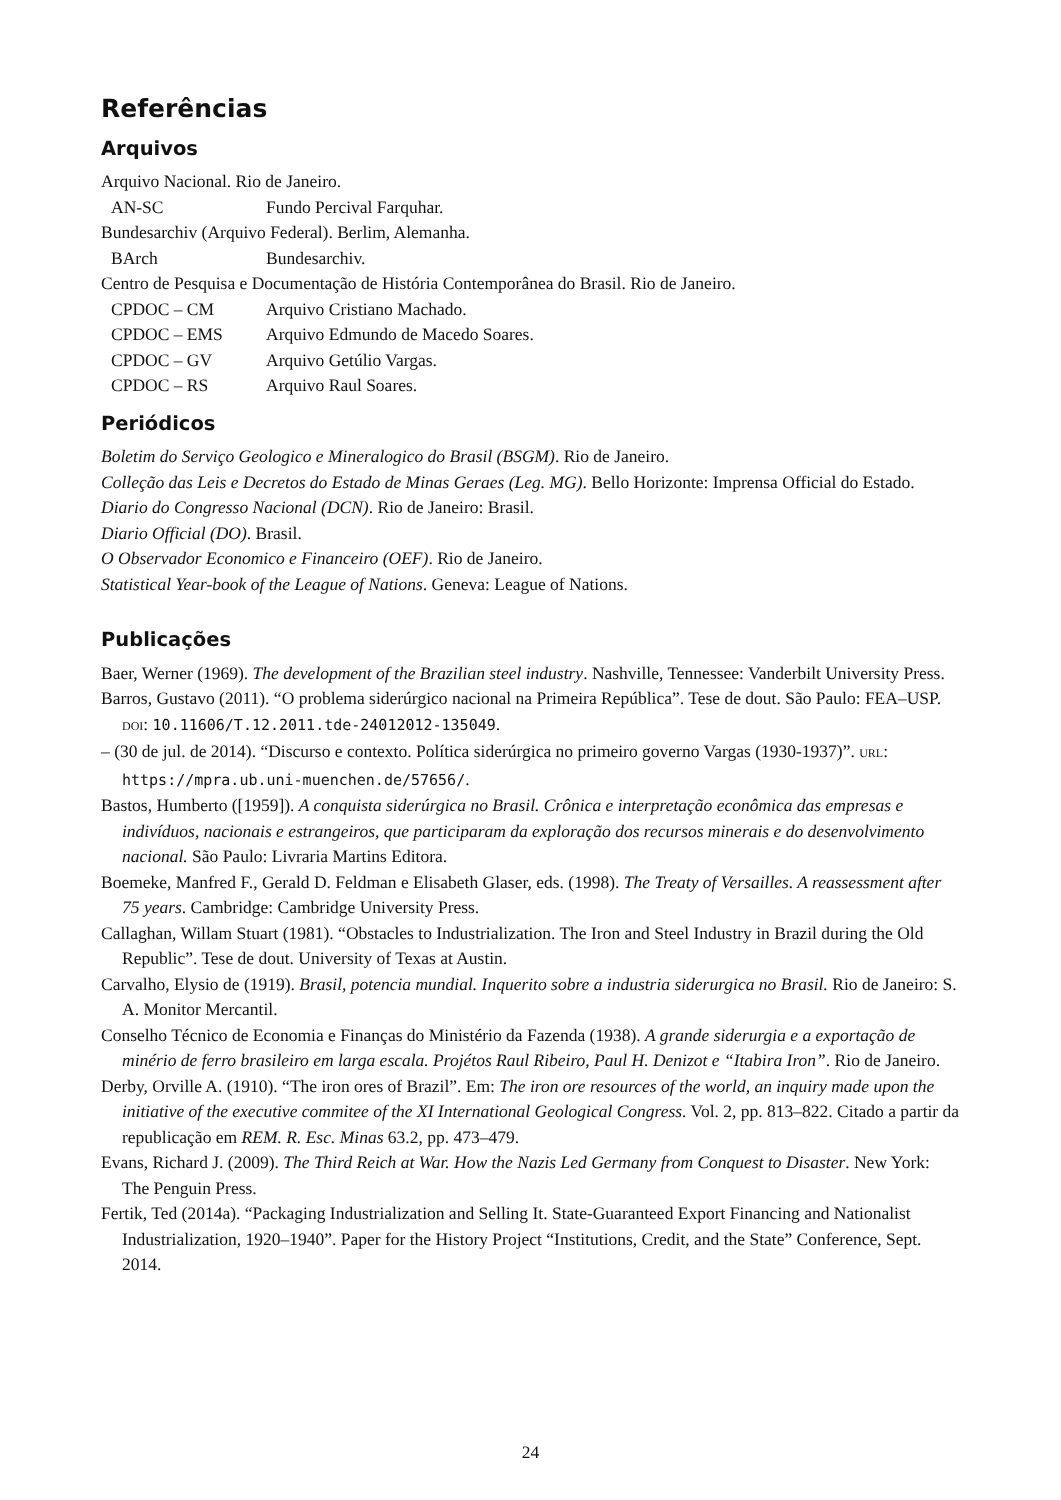Referências
Arquivos
Arquivo Nacional. Rio de Janeiro.
AN-SC Fundo Percival Farquhar.
Bundesarchiv (Arquivo Federal). Berlim, Alemanha.
BArch Bundesarchiv.
Centro de Pesquisa e Documentação de História Contemporânea do Brasil. Rio de Janeiro.
CPDOC – CM Arquivo Cristiano Machado.
CPDOC – EMS Arquivo Edmundo de Macedo Soares.
CPDOC – GV Arquivo Getúlio Vargas.
CPDOC – RS Arquivo Raul Soares.
Periódicos
Boletim do Serviço Geologico e Mineralogico do Brasil (BSGM). Rio de Janeiro.
Colleção das Leis e Decretos do Estado de Minas Geraes (Leg. MG). Bello Horizonte: Imprensa Official do Estado.
Diario do Congresso Nacional (DCN). Rio de Janeiro: Brasil.
Diario Official (DO). Brasil.
O Observador Economico e Financeiro (OEF). Rio de Janeiro.
Statistical Year-book of the League of Nations. Geneva: League of Nations.
Publicações
Baer, Werner (1969). The development of the Brazilian steel industry. Nashville, Tennessee: Vanderbilt University Press.
Barros, Gustavo (2011). “O problema siderúrgico nacional na Primeira República”. Tese de dout. São Paulo: FEA–USP. DOI: 10.11606/T.12.2011.tde-24012012-135049.
– (30 de jul. de 2014). “Discurso e contexto. Política siderúrgica no primeiro governo Vargas (1930-1937)”. URL: https://mpra.ub.uni-muenchen.de/57656/.
Bastos, Humberto ([1959]). A conquista siderúrgica no Brasil. Crônica e interpretação econômica das empresas e indivíduos, nacionais e estrangeiros, que participaram da exploração dos recursos minerais e do desenvolvimento nacional. São Paulo: Livraria Martins Editora.
Boemeke, Manfred F., Gerald D. Feldman e Elisabeth Glaser, eds. (1998). The Treaty of Versailles. A reassessment after 75 years. Cambridge: Cambridge University Press.
Callaghan, Willam Stuart (1981). “Obstacles to Industrialization. The Iron and Steel Industry in Brazil during the Old Republic”. Tese de dout. University of Texas at Austin.
Carvalho, Elysio de (1919). Brasil, potencia mundial. Inquerito sobre a industria siderurgica no Brasil. Rio de Janeiro: S. A. Monitor Mercantil.
Conselho Técnico de Economia e Finanças do Ministério da Fazenda (1938). A grande siderurgia e a exportação de minério de ferro brasileiro em larga escala. Projétos Raul Ribeiro, Paul H. Denizot e “Itabira Iron”. Rio de Janeiro.
Derby, Orville A. (1910). “The iron ores of Brazil”. Em: The iron ore resources of the world, an inquiry made upon the initiative of the executive commitee of the XI International Geological Congress. Vol. 2, pp. 813–822. Citado a partir da republicação em REM. R. Esc. Minas 63.2, pp. 473–479.
Evans, Richard J. (2009). The Third Reich at War. How the Nazis Led Germany from Conquest to Disaster. New York: The Penguin Press.
Fertik, Ted (2014a). “Packaging Industrialization and Selling It. State-Guaranteed Export Financing and Nationalist Industrialization, 1920–1940”. Paper for the History Project “Institutions, Credit, and the State” Conference, Sept. 2014.
24